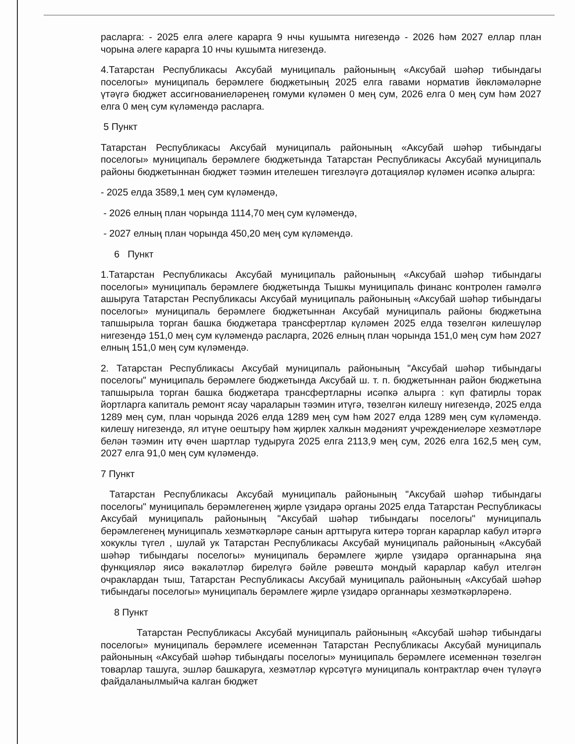расларга: - 2025 елга әлеге карарга 9 нчы кушымта нигезендә - 2026 һәм 2027 еллар план чорына әлеге карарга 10 нчы кушымта нигезендә.
4.Татарстан Республикасы Аксубай муниципаль районының «Аксубай шәһәр тибындагы поселогы» муниципаль берәмлеге бюджетының 2025 елга гавами норматив йөкләмәләрне үтәүгә бюджет ассигнованиеләренең гомуми күләмен 0 мең сум, 2026 елга 0 мең сум һәм 2027 елга 0 мең сум күләмендә расларга.
5 Пункт
Татарстан Республикасы Аксубай муниципаль районының «Аксубай шәһәр тибындагы поселогы» муниципаль берәмлеге бюджетында Татарстан Республикасы Аксубай муниципаль районы бюджетыннан бюджет тәэмин ителешен тигезләүгә дотацияләр күләмен исәпкә алырга:
- 2025 елда 3589,1 мең сум күләмендә,
- 2026 елның план чорында 1114,70 мең сум күләмендә,
- 2027 елның план чорында 450,20 мең сум күләмендә.
6 Пункт
1.Татарстан Республикасы Аксубай муниципаль районының «Аксубай шәһәр тибындагы поселогы» муниципаль берәмлеге бюджетында Тышкы муниципаль финанс контролен гамәлгә ашыруга Татарстан Республикасы Аксубай муниципаль районының «Аксубай шәһәр тибындагы поселогы» муниципаль берәмлеге бюджетыннан Аксубай муниципаль районы бюджетына тапшырыла торган башка бюджетара трансфертлар күләмен 2025 елда төзелгән килешүләр нигезендә 151,0 мең сум күләмендә расларга, 2026 елның план чорында 151,0 мең сум һәм 2027 елның 151,0 мең сум күләмендә.
2. Татарстан Республикасы Аксубай муниципаль районының "Аксубай шәһәр тибындагы поселогы" муниципаль берәмлеге бюджетында Аксубай ш. т. п. бюджетыннан район бюджетына тапшырыла торган башка бюджетара трансфертларны исәпкә алырга : күп фатирлы торак йортларга капиталь ремонт ясау чараларын тәэмин итүгә, төзелгән килешү нигезендә, 2025 елда 1289 мең сум, план чорында 2026 елда 1289 мең сум һәм 2027 елда 1289 мең сум күләмендә. килешү нигезендә, ял итүне оештыру һәм җирлек халкын мәдәният учреждениеләре хезмәтләре белән тәэмин итү өчен шартлар тудыруга 2025 елга 2113,9 мең сум, 2026 елга 162,5 мең сум, 2027 елга 91,0 мең сум күләмендә.
7 Пункт
Татарстан Республикасы Аксубай муниципаль районының "Аксубай шәһәр тибындагы поселогы" муниципаль берәмлегенең җирле үзидарә органы 2025 елда Татарстан Республикасы Аксубай муниципаль районының "Аксубай шәһәр тибындагы поселогы" муниципаль берәмлегенең муниципаль хезмәткәрләре санын арттыруга китерә торган карарлар кабул итәргә хокуклы түгел , шулай ук Татарстан Республикасы Аксубай муниципаль районының «Аксубай шәһәр тибындагы поселогы» муниципаль берәмлеге җирле үзидарә органнарына яңа функцияләр яисә вәкаләтләр бирелүгә бәйле рәвештә мондый карарлар кабул ителгән очраклардан тыш, Татарстан Республикасы Аксубай муниципаль районының «Аксубай шәһәр тибындагы поселогы» муниципаль берәмлеге җирле үзидарә органнары хезмәткәрләренә.
8 Пункт
Татарстан Республикасы Аксубай муниципаль районының «Аксубай шәһәр тибындагы поселогы» муниципаль берәмлеге исеменнән Татарстан Республикасы Аксубай муниципаль районының «Аксубай шәһәр тибындагы поселогы» муниципаль берәмлеге исеменнән төзелгән товарлар ташуга, эшләр башкаруга, хезмәтләр күрсәтүгә муниципаль контрактлар өчен түләүгә файдаланылмыйча калган бюджет